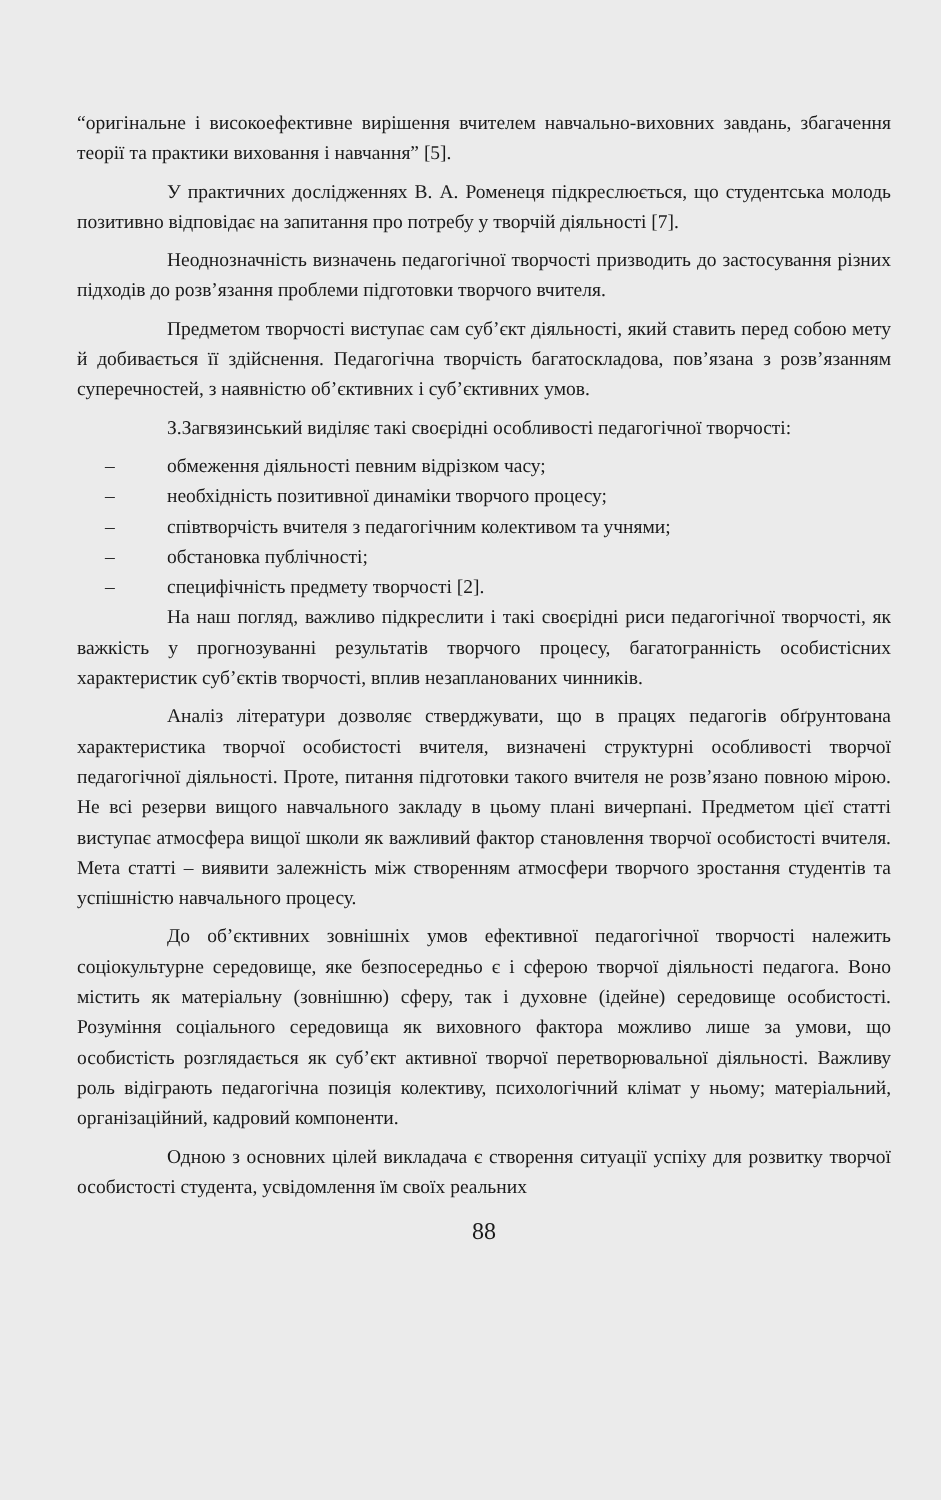“оригінальне і високоефективне вирішення вчителем навчально-виховних завдань, збагачення теорії та практики виховання і навчання” [5].
У практичних дослідженнях В. А. Роменеця підкреслюється, що студентська молодь позитивно відповідає на запитання про потребу у творчій діяльності [7].
Неоднозначність визначень педагогічної творчості призводить до застосування різних підходів до розв’язання проблеми підготовки творчого вчителя.
Предметом творчості виступає сам суб’єкт діяльності, який ставить перед собою мету й добивається її здійснення. Педагогічна творчість багатоскладова, пов’язана з розв’язанням суперечностей, з наявністю об’єктивних і суб’єктивних умов.
З.Загвязинський виділяє такі своєрідні особливості педагогічної творчості:
– обмеження діяльності певним відрізком часу;
– необхідність позитивної динаміки творчого процесу;
– співтворчість вчителя з педагогічним колективом та учнями;
– обстановка публічності;
– специфічність предмету творчості [2].
На наш погляд, важливо підкреслити і такі своєрідні риси педагогічної творчості, як важкість у прогнозуванні результатів творчого процесу, багатогранність особистісних характеристик суб’єктів творчості, вплив незапланованих чинників.
Аналіз літератури дозволяє стверджувати, що в працях педагогів обґрунтована характеристика творчої особистості вчителя, визначені структурні особливості творчої педагогічної діяльності. Проте, питання підготовки такого вчителя не розв’язано повною мірою. Не всі резерви вищого навчального закладу в цьому плані вичерпані. Предметом цієї статті виступає атмосфера вищої школи як важливий фактор становлення творчої особистості вчителя. Мета статті – виявити залежність між створенням атмосфери творчого зростання студентів та успішністю навчального процесу.
До об’єктивних зовнішніх умов ефективної педагогічної творчості належить соціокультурне середовище, яке безпосередньо є і сферою творчої діяльності педагога. Воно містить як матеріальну (зовнішню) сферу, так і духовне (ідейне) середовище особистості. Розуміння соціального середовища як виховного фактора можливо лише за умови, що особистість розглядається як суб’єкт активної творчої перетворювальної діяльності. Важливу роль відіграють педагогічна позиція колективу, психологічний клімат у ньому; матеріальний, організаційний, кадровий компоненти.
Одною з основних цілей викладача є створення ситуації успіху для розвитку творчої особистості студента, усвідомлення їм своїх реальних
88